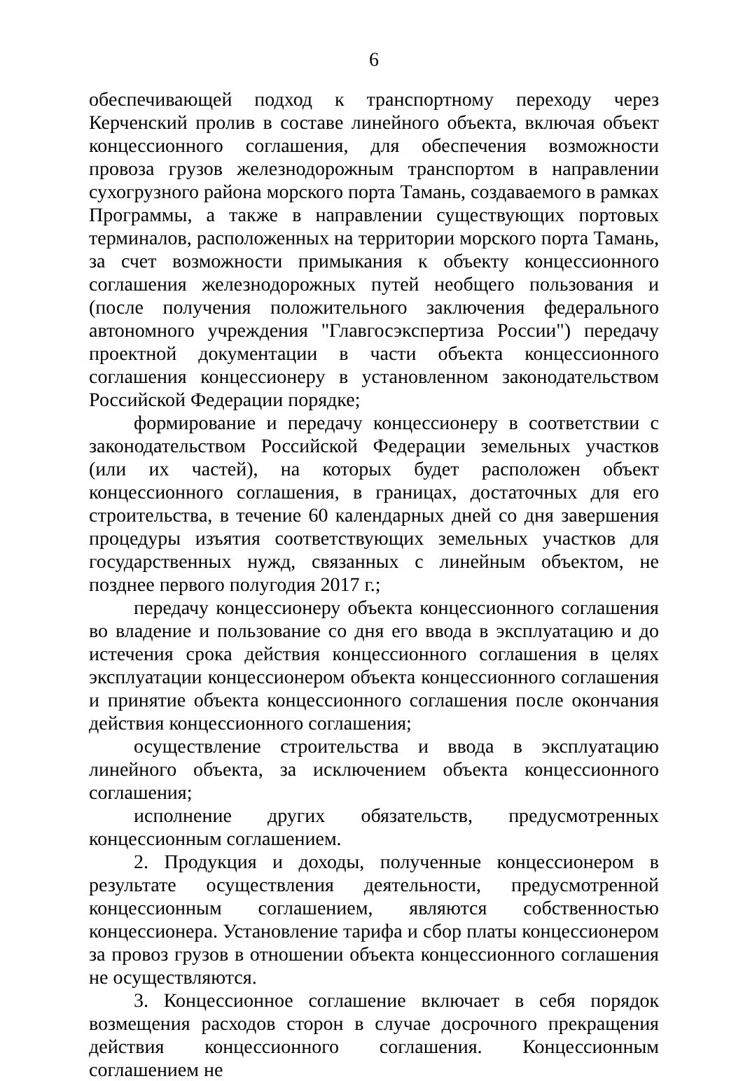6
обеспечивающей подход к транспортному переходу через Керченский пролив в составе линейного объекта, включая объект концессионного соглашения, для обеспечения возможности провоза грузов железнодорожным транспортом в направлении сухогрузного района морского порта Тамань, создаваемого в рамках Программы, а также в направлении существующих портовых терминалов, расположенных на территории морского порта Тамань, за счет возможности примыкания к объекту концессионного соглашения железнодорожных путей необщего пользования и (после получения положительного заключения федерального автономного учреждения "Главгосэкспертиза России") передачу проектной документации в части объекта концессионного соглашения концессионеру в установленном законодательством Российской Федерации порядке;
формирование и передачу концессионеру в соответствии с законодательством Российской Федерации земельных участков (или их частей), на которых будет расположен объект концессионного соглашения, в границах, достаточных для его строительства, в течение 60 календарных дней со дня завершения процедуры изъятия соответствующих земельных участков для государственных нужд, связанных с линейным объектом, не позднее первого полугодия 2017 г.;
передачу концессионеру объекта концессионного соглашения во владение и пользование со дня его ввода в эксплуатацию и до истечения срока действия концессионного соглашения в целях эксплуатации концессионером объекта концессионного соглашения и принятие объекта концессионного соглашения после окончания действия концессионного соглашения;
осуществление строительства и ввода в эксплуатацию линейного объекта, за исключением объекта концессионного соглашения;
исполнение других обязательств, предусмотренных концессионным соглашением.
2. Продукция и доходы, полученные концессионером в результате осуществления деятельности, предусмотренной концессионным соглашением, являются собственностью концессионера. Установление тарифа и сбор платы концессионером за провоз грузов в отношении объекта концессионного соглашения не осуществляются.
3. Концессионное соглашение включает в себя порядок возмещения расходов сторон в случае досрочного прекращения действия концессионного соглашения. Концессионным соглашением не